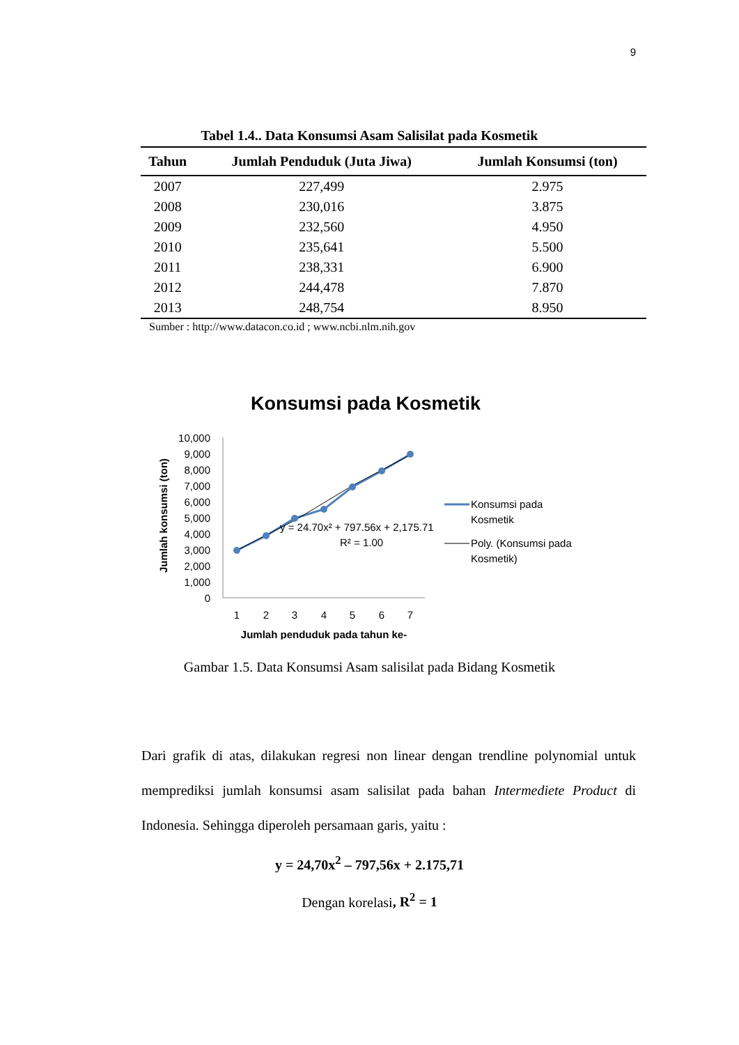9
Tabel 1.4.. Data Konsumsi Asam Salisilat pada Kosmetik
| Tahun | Jumlah Penduduk (Juta Jiwa) | Jumlah Konsumsi (ton) |
| --- | --- | --- |
| 2007 | 227,499 | 2.975 |
| 2008 | 230,016 | 3.875 |
| 2009 | 232,560 | 4.950 |
| 2010 | 235,641 | 5.500 |
| 2011 | 238,331 | 6.900 |
| 2012 | 244,478 | 7.870 |
| 2013 | 248,754 | 8.950 |
Sumber : http://www.datacon.co.id ; www.ncbi.nlm.nih.gov
Konsumsi pada Kosmetik
Jumlah konsumsi (ton)
10,000
9,000
8,000
7,000
6,000
5,000
4,000
3,000
2,000
1,000
0
y = 24.70x² + 797.56x + 2,175.71
R² = 1.00
1
2
3
4
5
6
7
Jumlah penduduk pada tahun ke-
Konsumsi pada
Kosmetik
Poly. (Konsumsi pada
Kosmetik)
Gambar 1.5. Data Konsumsi Asam salisilat pada Bidang Kosmetik
Dari grafik di atas, dilakukan regresi non linear dengan trendline polynomial untuk memprediksi jumlah konsumsi asam salisilat pada bahan Intermediete Product di Indonesia. Sehingga diperoleh persamaan garis, yaitu :
y = 24,70x<sup>2</sup> – 797,56x + 2.175,71
Dengan korelasi, R<sup>2</sup> = 1